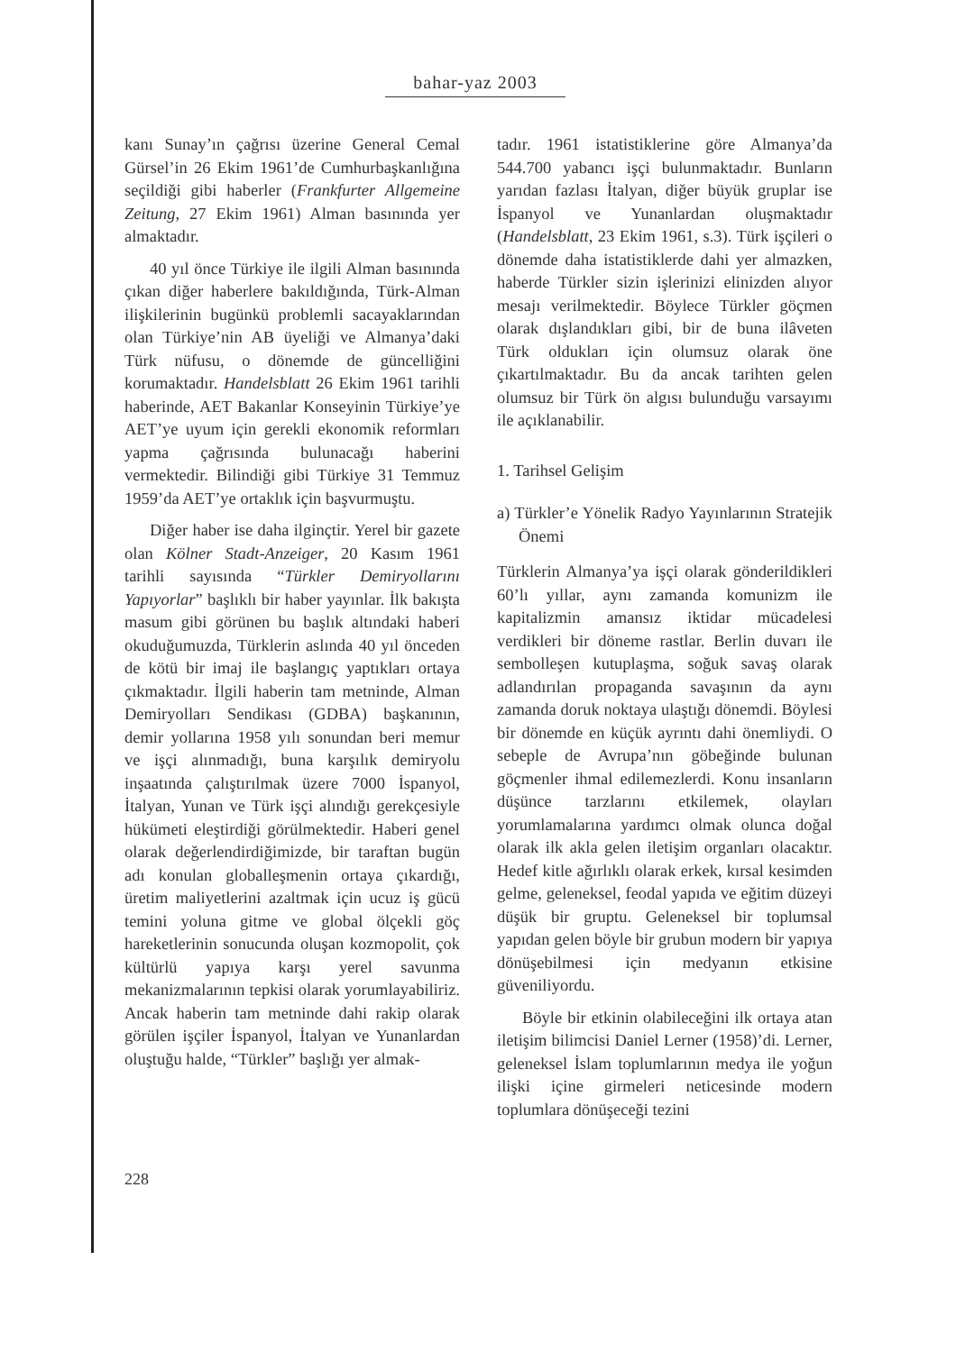bahar-yaz 2003
kanı Sunay’ın çağrısı üzerine General Cemal Gürsel’in 26 Ekim 1961’de Cumhurbaşkanlığına seçildiği gibi haberler (Frankfurter Allgemeine Zeitung, 27 Ekim 1961) Alman basınında yer almaktadır.
40 yıl önce Türkiye ile ilgili Alman basınında çıkan diğer haberlere bakıldığında, Türk-Alman ilişkilerinin bugünkü problemli sacayaklarından olan Türkiye’nin AB üyeliği ve Almanya’daki Türk nüfusu, o dönemde de güncelliğini korumaktadır. Handelsblatt 26 Ekim 1961 tarihli haberinde, AET Bakanlar Konseyinin Türkiye’ye AET’ye uyum için gerekli ekonomik reformları yapma çağrısında bulunacağı haberini vermektedir. Bilindiği gibi Türkiye 31 Temmuz 1959’da AET’ye ortaklık için başvurmuştu.
Diğer haber ise daha ilginçtir. Yerel bir gazete olan Kölner Stadt-Anzeiger, 20 Kasım 1961 tarihli sayısında “Türkler Demiryollarını Yapıyorlar” başlıklı bir haber yayınlar. İlk bakışta masum gibi görünen bu başlık altındaki haberi okuduğumuzda, Türklerin aslında 40 yıl önceden de kötü bir imaj ile başlangıç yaptıkları ortaya çıkmaktadır. İlgili haberin tam metninde, Alman Demiryolları Sendikası (GDBA) başkanının, demir yollarına 1958 yılı sonundan beri memur ve işçi alınmadığı, buna karşılık demiryolu inşaatında çalıştırılmak üzere 7000 İspanyol, İtalyan, Yunan ve Türk işçi alındığı gerekçesiyle hükümeti eleştirdiği görülmektedir. Haberi genel olarak değerlendirdiğimizde, bir taraftan bugün adı konulan globalleşmenin ortaya çıkardığı, üretim maliyetlerini azaltmak için ucuz iş gücü temini yoluna gitme ve global ölçekli göç hareketlerinin sonucunda oluşan kozmopolit, çok kültürlü yapıya karşı yerel savunma mekanizmalarının tepkisi olarak yorumlayabiliriz. Ancak haberin tam metninde dahi rakip olarak görülen işçiler İspanyol, İtalyan ve Yunanlardan oluştuğu halde, “Türkler” başlığı yer almak-
tadır. 1961 istatistiklerine göre Almanya’da 544.700 yabancı işçi bulunmaktadır. Bunların yarıdan fazlası İtalyan, diğer büyük gruplar ise İspanyol ve Yunanlardan oluşmaktadır (Handelsblatt, 23 Ekim 1961, s.3). Türk işçileri o dönemde daha istatistiklerde dahi yer almazken, haberde Türkler sizin işlerinizi elinizden alıyor mesajı verilmektedir. Böylece Türkler göçmen olarak dışlandıkları gibi, bir de buna ilâveten Türk oldukları için olumsuz olarak öne çıkartılmaktadır. Bu da ancak tarihten gelen olumsuz bir Türk ön algısı bulunduğu varsayımı ile açıklanabilir.
1. Tarihsel Gelişim
a) Türkler’e Yönelik Radyo Yayınlarının Stratejik Önemi
Türklerin Almanya’ya işçi olarak gönderildikleri 60’lı yıllar, aynı zamanda komunizm ile kapitalizmin amansız iktidar mücadelesi verdikleri bir döneme rastlar. Berlin duvarı ile sembolleşen kutuplaşma, soğuk savaş olarak adlandırılan propaganda savaşının da aynı zamanda doruk noktaya ulaştığı dönemdi. Böylesi bir dönemde en küçük ayrıntı dahi önemliydi. O sebeple de Avrupa’nın göbeğinde bulunan göçmenler ihmal edilemezlerdi. Konu insanların düşünce tarzlarını etkilemek, olayları yorumlamalarına yardımcı olmak olunca doğal olarak ilk akla gelen iletişim organları olacaktır. Hedef kitle ağırlıklı olarak erkek, kırsal kesimden gelme, geleneksel, feodal yapıda ve eğitim düzeyi düşük bir gruptu. Geleneksel bir toplumsal yapıdan gelen böyle bir grubun modern bir yapıya dönüşebilmesi için medyanın etkisine güveniliyordu.
Böyle bir etkinin olabileceğini ilk ortaya atan iletişim bilimcisi Daniel Lerner (1958)’di. Lerner, geleneksel İslam toplumlarının medya ile yoğun ilişki içine girmeleri neticesinde modern toplumlara dönüşeceği tezini
228